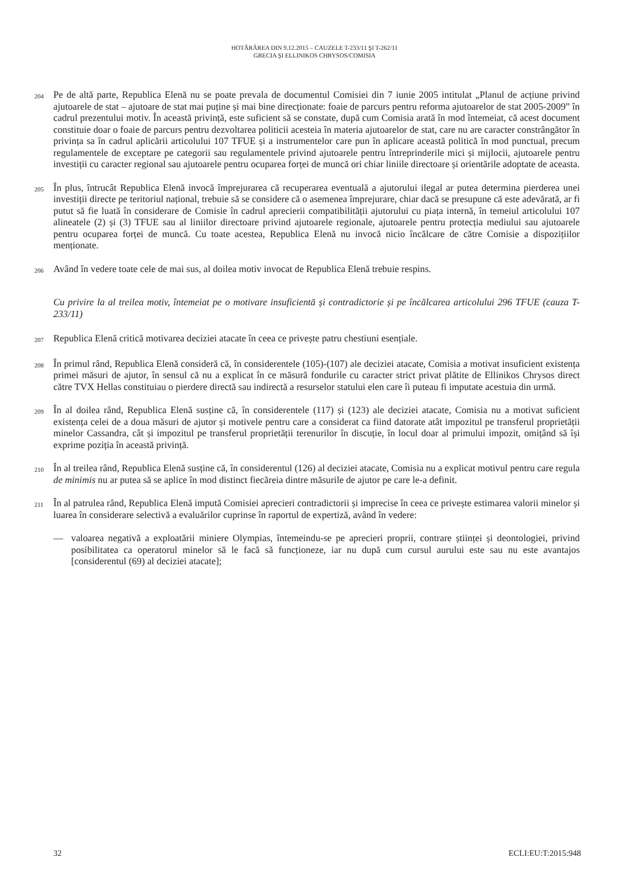HOTĂRÂREA DIN 9.12.2015 – CAUZELE T-233/11 ŞI T-262/11
GRECIA ŞI ELLINIKOS CHRYSOS/COMISIA
204
Pe de altă parte, Republica Elenă nu se poate prevala de documentul Comisiei din 7 iunie 2005 intitulat „Planul de acțiune privind ajutoarele de stat – ajutoare de stat mai puține și mai bine direcționate: foaie de parcurs pentru reforma ajutoarelor de stat 2005-2009” în cadrul prezentului motiv. În această privință, este suficient să se constate, după cum Comisia arată în mod întemeiat, că acest document constituie doar o foaie de parcurs pentru dezvoltarea politicii acesteia în materia ajutoarelor de stat, care nu are caracter constrângător în privința sa în cadrul aplicării articolului 107 TFUE și a instrumentelor care pun în aplicare această politică în mod punctual, precum regulamentele de exceptare pe categorii sau regulamentele privind ajutoarele pentru întreprinderile mici și mijlocii, ajutoarele pentru investiții cu caracter regional sau ajutoarele pentru ocuparea forței de muncă ori chiar liniile directoare și orientările adoptate de aceasta.
205
În plus, întrucât Republica Elenă invocă împrejurarea că recuperarea eventuală a ajutorului ilegal ar putea determina pierderea unei investiții directe pe teritoriul național, trebuie să se considere că o asemenea împrejurare, chiar dacă se presupune că este adevărată, ar fi putut să fie luată în considerare de Comisie în cadrul aprecierii compatibilității ajutorului cu piața internă, în temeiul articolului 107 alineatele (2) și (3) TFUE sau al liniilor directoare privind ajutoarele regionale, ajutoarele pentru protecția mediului sau ajutoarele pentru ocuparea forței de muncă. Cu toate acestea, Republica Elenă nu invocă nicio încălcare de către Comisie a dispozițiilor menționate.
206
Având în vedere toate cele de mai sus, al doilea motiv invocat de Republica Elenă trebuie respins.
Cu privire la al treilea motiv, întemeiat pe o motivare insuficientă și contradictorie și pe încălcarea articolului 296 TFUE (cauza T-233/11)
207
Republica Elenă critică motivarea deciziei atacate în ceea ce privește patru chestiuni esențiale.
208
În primul rând, Republica Elenă consideră că, în considerentele (105)-(107) ale deciziei atacate, Comisia a motivat insuficient existența primei măsuri de ajutor, în sensul că nu a explicat în ce măsură fondurile cu caracter strict privat plătite de Ellinikos Chrysos direct către TVX Hellas constituiau o pierdere directă sau indirectă a resurselor statului elen care îi puteau fi imputate acestuia din urmă.
209
În al doilea rând, Republica Elenă susține că, în considerentele (117) și (123) ale deciziei atacate, Comisia nu a motivat suficient existența celei de a doua măsuri de ajutor și motivele pentru care a considerat ca fiind datorate atât impozitul pe transferul proprietății minelor Cassandra, cât și impozitul pe transferul proprietății terenurilor în discuție, în locul doar al primului impozit, omițând să își exprime poziția în această privință.
210
În al treilea rând, Republica Elenă susține că, în considerentul (126) al deciziei atacate, Comisia nu a explicat motivul pentru care regula de minimis nu ar putea să se aplice în mod distinct fiecăreia dintre măsurile de ajutor pe care le-a definit.
211
În al patrulea rând, Republica Elenă impută Comisiei aprecieri contradictorii și imprecise în ceea ce privește estimarea valorii minelor și luarea în considerare selectivă a evaluărilor cuprinse în raportul de expertiză, având în vedere:
— valoarea negativă a exploatării miniere Olympias, întemeindu-se pe aprecieri proprii, contrare științei și deontologiei, privind posibilitatea ca operatorul minelor să le facă să funcționeze, iar nu după cum cursul aurului este sau nu este avantajos [considerentul (69) al deciziei atacate];
32 ECLI:EU:T:2015:948